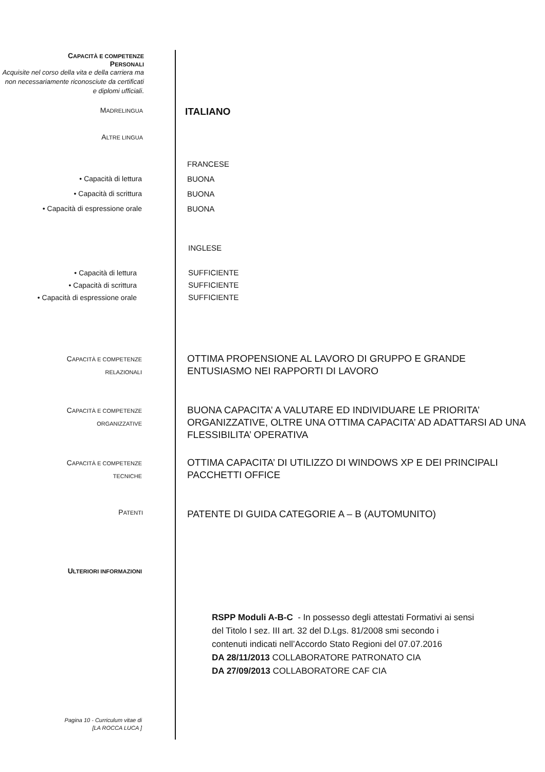CAPACITÀ E COMPETENZE
PERSONALI
Acquisite nel corso della vita e della carriera ma non necessariamente riconosciute da certificati e diplomi ufficiali.
MADRELINGUA
ITALIANO
ALTRE LINGUA
• Capacità di lettura
• Capacità di scrittura
• Capacità di espressione orale
FRANCESE
BUONA
BUONA
BUONA
• Capacità di lettura
• Capacità di scrittura
• Capacità di espressione orale
INGLESE
SUFFICIENTE
SUFFICIENTE
SUFFICIENTE
CAPACITÀ E COMPETENZE
RELAZIONALI
OTTIMA PROPENSIONE AL LAVORO DI GRUPPO E GRANDE
ENTUSIASMO NEI RAPPORTI DI LAVORO
CAPACITÀ E COMPETENZE
ORGANIZZATIVE
BUONA CAPACITA’ A VALUTARE ED INDIVIDUARE LE PRIORITA’
ORGANIZZATIVE, OLTRE UNA OTTIMA CAPACITA’ AD ADATTARSI AD UNA
FLESSIBILITA’ OPERATIVA
CAPACITÀ E COMPETENZE
TECNICHE
OTTIMA CAPACITA’ DI UTILIZZO DI WINDOWS XP E DEI PRINCIPALI
PACCHETTI OFFICE
PATENTI
PATENTE DI GUIDA CATEGORIE A – B (AUTOMUNITO)
ULTERIORI INFORMAZIONI
RSPP Moduli A-B-C - In possesso degli attestati Formativi ai sensi
del Titolo I sez. III art. 32 del D.Lgs. 81/2008 smi secondo i
contenuti indicati nell’Accordo Stato Regioni del 07.07.2016
DA 28/11/2013 COLLABORATORE PATRONATO CIA
DA 27/09/2013 COLLABORATORE CAF CIA
Pagina 10 - Curriculum vitae di
[LA ROCCA LUCA ]